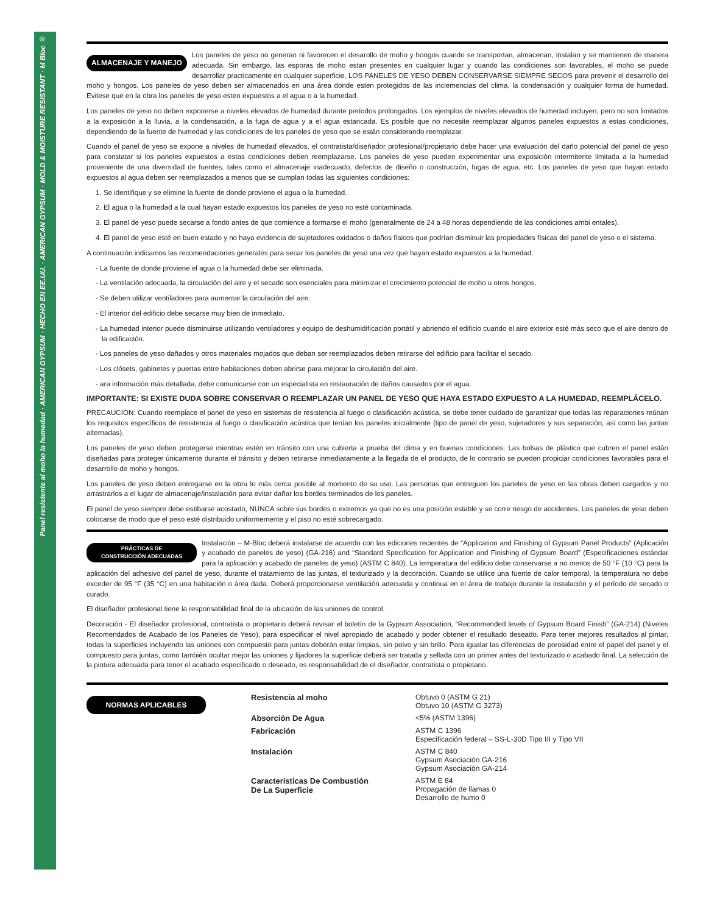Panel resistente al moho la humedad · AMERICAN GYPSUM · HECHO EN EE.UU. · AMERICAN GYPSUM · MOLD & MOISTURE RESISTANT · M Bloc ®
ALMACENAJE Y MANEJO Los paneles de yeso no generan ni favorecen el desarollo de moho y hongos cuando se transportan, almacenan, instalan y se mantienen de manera adecuada. Sin embargo, las esporas de moho estan presentes en cualquier lugar y cuando las condiciones son favorables, el moho se puede desarrollar practicamente en cualquier superficie. LOS PANELES DE YESO DEBEN CONSERVARSE SIEMPRE SECOS para prevenir el desarrollo del moho y hongos. Los paneles de yeso deben ser almacenados en una área donde esten protegidos de las inclemencias del clima, la condensación y cualquier forma de humedad. Evitese que en la obra los paneles de yeso esten expuestos a el agua o a la humedad.
Los paneles de yeso no deben exponerse a niveles elevados de humedad durante períodos prolongados. Los ejemplos de niveles elevados de humedad incluyen, pero no son limitados a la exposición a la lluvia, a la condensación, a la fuga de agua y a el agua estancada. Es posible que no necesite reemplazar algunos paneles expuestos a estas condiciones, dependiendo de la fuente de humedad y las condiciones de los paneles de yeso que se están considerando reemplazar.
Cuando el panel de yeso se expone a niveles de humedad elevados, el contratista/diseñador profesional/propietario debe hacer una evaluación del daño potencial del panel de yeso para constatar si los paneles expuestos a estas condiciones deben reemplazarse. Los paneles de yeso pueden experimentar una exposición intermitente limitada a la humedad proveniente de una diversidad de fuentes, tales como el almacenaje inadecuado, defectos de diseño o construcción, fugas de agua, etc. Los paneles de yeso que hayan estado expuestos al agua deben ser reemplazados a menos que se cumplan todas las siguientes condiciones:
1. Se identifique y se elimine la fuente de donde proviene el agua o la humedad.
2. El agua o la humedad a la cual hayan estado expuestos los paneles de yeso no esté contaminada.
3. El panel de yeso puede secarse a fondo antes de que comience a formarse el moho (generalmente de 24 a 48 horas dependiendo de las condiciones ambi entales).
4. El panel de yeso esté en buen estado y no haya evidencia de sujetadores oxidados o daños físicos que podrían disminuir las propiedades físicas del panel de yeso o el sistema.
A continuación indicamos las recomendaciones generales para secar los paneles de yeso una vez que hayan estado expuestos a la humedad:
- La fuente de donde proviene el agua o la humedad debe ser eliminada.
- La ventilación adecuada, la circulación del aire y el secado son esenciales para minimizar el crecimiento potencial de moho u otros hongos.
- Se deben utilizar ventiladores para aumentar la circulación del aire.
- El interior del edificio debe secarse muy bien de inmediato.
- La humedad interior puede disminuirse utilizando ventiladores y equipo de deshumidificación portátil y abriendo el edificio cuando el aire exterior esté más seco que el aire dentro de la edificación.
- Los paneles de yeso dañados y otros materiales mojados que deban ser reemplazados deben retirarse del edificio para facilitar el secado.
- Los clósets, gabinetes y puertas entre habitaciones deben abrirse para mejorar la circulación del aire.
- ara información más detallada, debe comunicarse con un especialista en restauración de daños causados por el agua.
IMPORTANTE: SI EXISTE DUDA SOBRE CONSERVAR O REEMPLAZAR UN PANEL DE YESO QUE HAYA ESTADO EXPUESTO A LA HUMEDAD, REEMPLÁCELO.
PRECAUCIÓN: Cuando reemplace el panel de yeso en sistemas de resistencia al fuego o clasificación acústica, se debe tener cuidado de garantizar que todas las reparaciones reúnan los requisitos específicos de resistencia al fuego o clasificación acústica que tenían los paneles inicialmente (tipo de panel de yeso, sujetadores y sus separación, así como las juntas alternadas).
Los paneles de yeso deben protegerse mientras estén en tránsito con una cubierta a prueba del clima y en buenas condiciones. Las bolsas de plástico que cubren el panel están diseñadas para proteger únicamente durante el tránsito y deben retirarse inmediatamente a la llegada de el producto, de lo contrario se pueden propiciar condiciones favorables para el desarrollo de moho y hongos.
Los paneles de yeso deben entregarse en la obra lo más cerca posible al momento de su uso. Las personas que entreguen los paneles de yeso en las obras deben cargarlos y no arrastrarlos a el lugar de almacenaje/instalación para evitar dañar los bordes terminados de los paneles.
El panel de yeso siempre debe estibarse acostado, NUNCA sobre sus bordes o extremos ya que no es una posición estable y se corre riesgo de accidentes. Los paneles de yeso deben colocarse de modo que el peso esté distribuido uniformemente y el piso no esté sobrecargado.
PRÁCTICAS DE
CONSTRUCCIÓN ADECUADAS Instalación – M-Bloc deberá instalarse de acuerdo con las ediciones recientes de “Application and Finishing of Gypsum Panel Products” (Aplicación y acabado de paneles de yeso) (GA-216) and “Standard Specification for Application and Finishing of Gypsum Board” (Especificaciones estándar para la aplicación y acabado de paneles de yeso) (ASTM C 840). La temperatura del edificio debe conservarse a no menos de 50 °F (10 °C) para la aplicación del adhesivo del panel de yeso, durante el tratamiento de las juntas, el texturizado y la decoración. Cuando se utilice una fuente de calor temporal, la temperatura no debe exceder de 95 °F (35 °C) en una habitación o área dada. Deberá proporcionarse ventilación adecuada y continua en el área de trabajo durante la instalación y el período de secado o curado.
El diseñador profesional tiene la responsabilidad final de la ubicación de las uniones de control.
Decoración - El diseñador profesional, contratista o propietario deberá revisar el boletín de la Gypsum Association, “Recommended levels of Gypsum Board Finish” (GA-214) (Niveles Recomendados de Acabado de los Paneles de Yeso), para especificar el nivel apropiado de acabado y poder obtener el resultado deseado. Para tener mejores resultados al pintar, todas la superficies incluyendo las uniones con compuesto para juntas deberán estar limpias, sin polvo y sin brillo. Para igualar las diferencias de porosidad entre el papel del panel y el compuesto para juntas, como también ocultar mejor las uniones y fijadores la superficie deberá ser tratada y sellada con un primer antes del texturizado o acabado final. La selección de la pintura adecuada para tener el acabado especificado o deseado, es responsabilidad de el diseñador, contratista o propietario.
NORMAS APLICABLES
| Resistencia al moho | Obtuvo 0 (ASTM G 21) Obtuvo 10 (ASTM G 3273) |
| Absorción De Agua | <5% (ASTM 1396) |
| Fabricación | ASTM C 1396 Especificación federal – SS-L-30D Tipo III y Tipo VII |
| Instalación | ASTM C 840 Gypsum Asociación GA-216 Gypsum Asociación GA-214 |
| Características De Combustión De La Superficie | ASTM E 84 Propagación de llamas 0 Desarrollo de humo 0 |